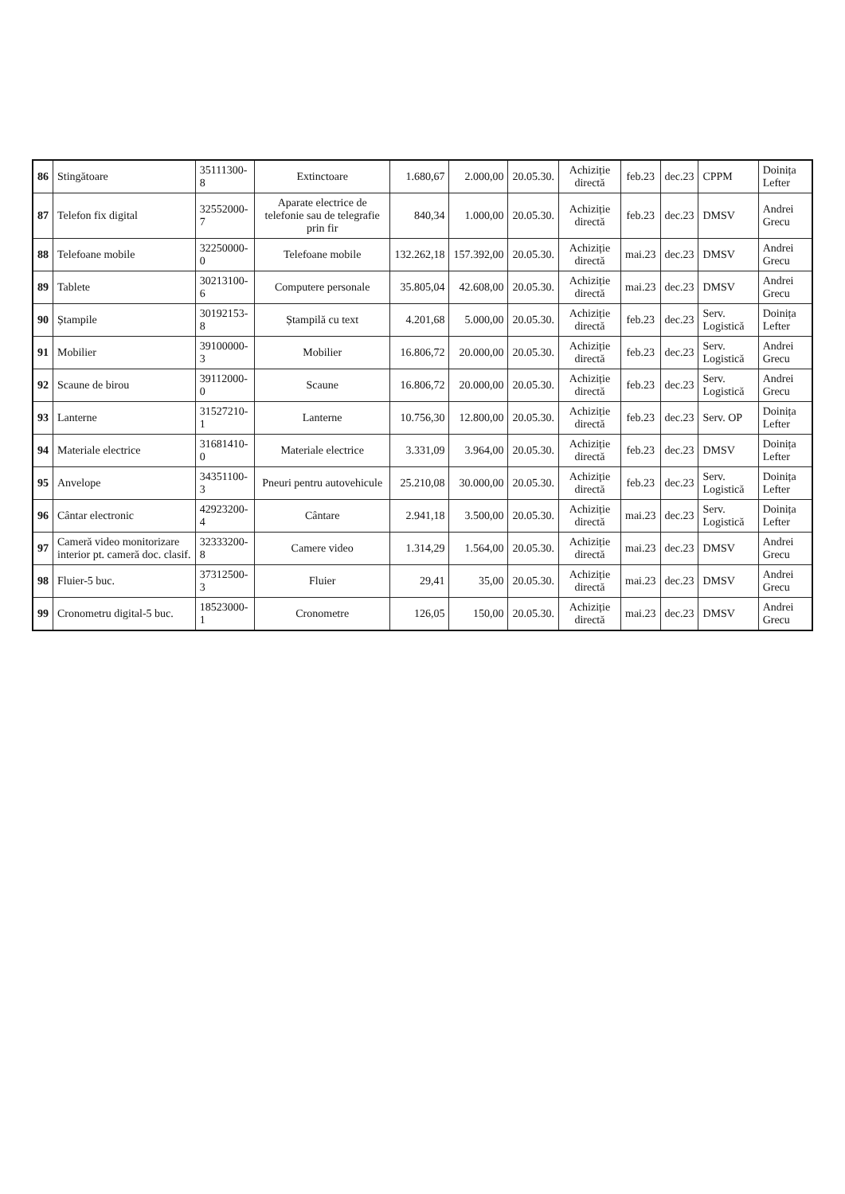| 86 | Stingătoare | 35111300-8 | Extinctoare | 1.680,67 | 2.000,00 | 20.05.30. | Achiziție directă | feb.23 | dec.23 | CPPM | Doinița Lefter |
| 87 | Telefon fix digital | 32552000-7 | Aparate electrice de telefonie sau de telegrafie prin fir | 840,34 | 1.000,00 | 20.05.30. | Achiziție directă | feb.23 | dec.23 | DMSV | Andrei Grecu |
| 88 | Telefoane mobile | 32250000-0 | Telefoane mobile | 132.262,18 | 157.392,00 | 20.05.30. | Achiziție directă | mai.23 | dec.23 | DMSV | Andrei Grecu |
| 89 | Tablete | 30213100-6 | Computere personale | 35.805,04 | 42.608,00 | 20.05.30. | Achiziție directă | mai.23 | dec.23 | DMSV | Andrei Grecu |
| 90 | Ștampile | 30192153-8 | Ștampilă cu text | 4.201,68 | 5.000,00 | 20.05.30. | Achiziție directă | feb.23 | dec.23 | Serv. Logistică | Doinița Lefter |
| 91 | Mobilier | 39100000-3 | Mobilier | 16.806,72 | 20.000,00 | 20.05.30. | Achiziție directă | feb.23 | dec.23 | Serv. Logistică | Andrei Grecu |
| 92 | Scaune de birou | 39112000-0 | Scaune | 16.806,72 | 20.000,00 | 20.05.30. | Achiziție directă | feb.23 | dec.23 | Serv. Logistică | Andrei Grecu |
| 93 | Lanterne | 31527210-1 | Lanterne | 10.756,30 | 12.800,00 | 20.05.30. | Achiziție directă | feb.23 | dec.23 | Serv. OP | Doinița Lefter |
| 94 | Materiale electrice | 31681410-0 | Materiale electrice | 3.331,09 | 3.964,00 | 20.05.30. | Achiziție directă | feb.23 | dec.23 | DMSV | Doinița Lefter |
| 95 | Anvelope | 34351100-3 | Pneuri pentru autovehicule | 25.210,08 | 30.000,00 | 20.05.30. | Achiziție directă | feb.23 | dec.23 | Serv. Logistică | Doinița Lefter |
| 96 | Cântar electronic | 42923200-4 | Cântare | 2.941,18 | 3.500,00 | 20.05.30. | Achiziție directă | mai.23 | dec.23 | Serv. Logistică | Doinița Lefter |
| 97 | Cameră video monitorizare interior pt. cameră doc. clasif. | 32333200-8 | Camere video | 1.314,29 | 1.564,00 | 20.05.30. | Achiziție directă | mai.23 | dec.23 | DMSV | Andrei Grecu |
| 98 | Fluier-5 buc. | 37312500-3 | Fluier | 29,41 | 35,00 | 20.05.30. | Achiziție directă | mai.23 | dec.23 | DMSV | Andrei Grecu |
| 99 | Cronometru digital-5 buc. | 18523000-1 | Cronometre | 126,05 | 150,00 | 20.05.30. | Achiziție directă | mai.23 | dec.23 | DMSV | Andrei Grecu |